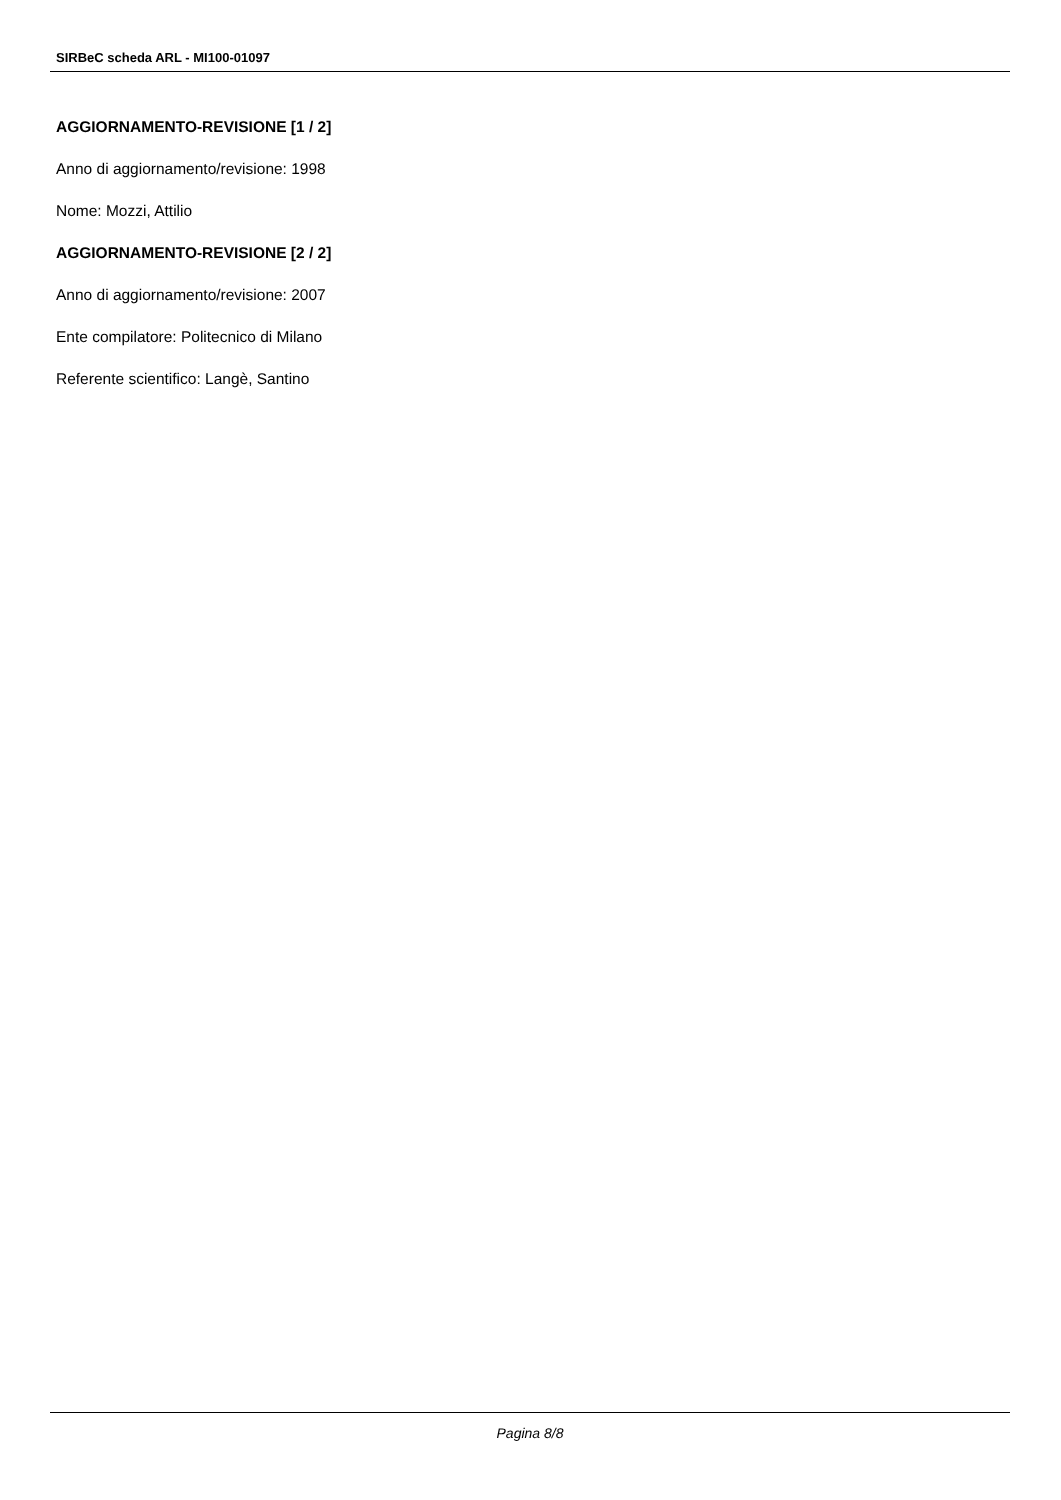SIRBeC scheda ARL - MI100-01097
AGGIORNAMENTO-REVISIONE [1 / 2]
Anno di aggiornamento/revisione: 1998
Nome: Mozzi, Attilio
AGGIORNAMENTO-REVISIONE [2 / 2]
Anno di aggiornamento/revisione: 2007
Ente compilatore: Politecnico di Milano
Referente scientifico: Langè, Santino
Pagina 8/8